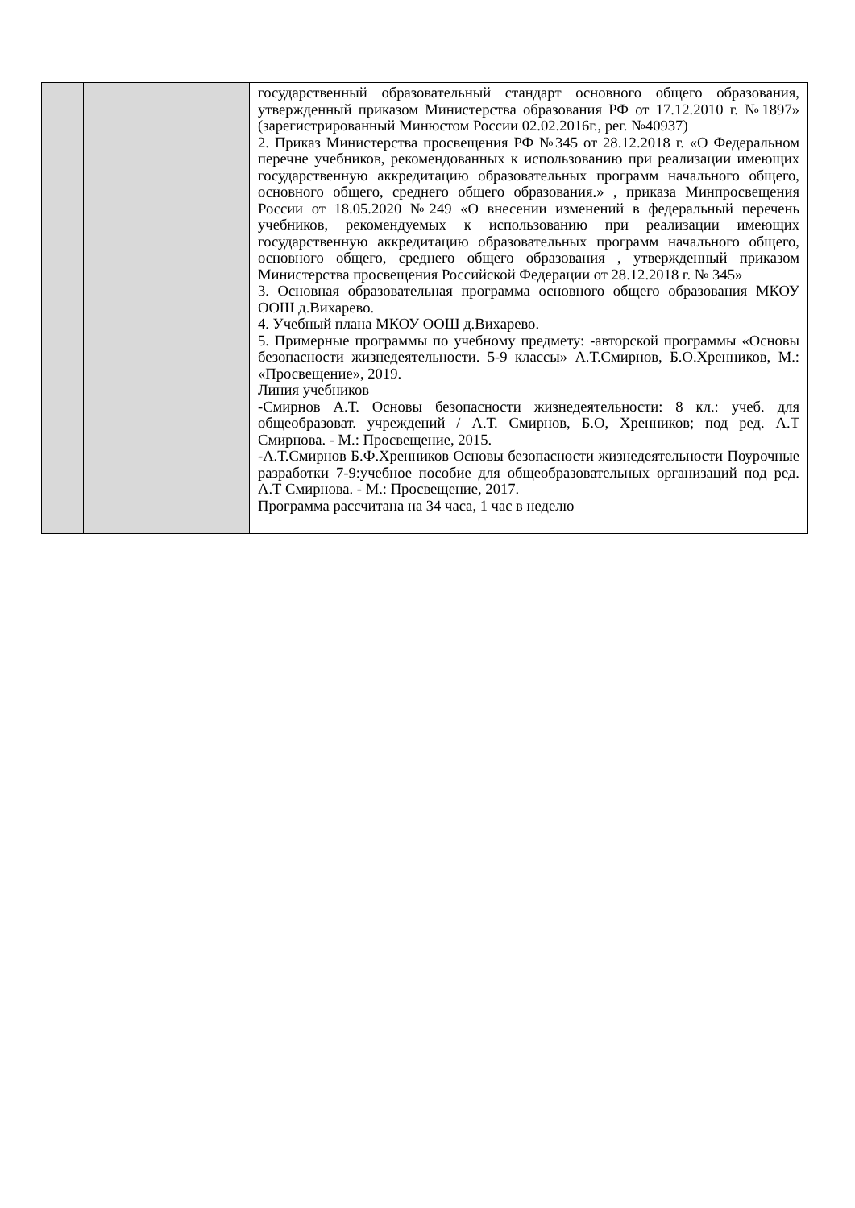| | | государственный образовательный стандарт основного общего образования, утвержденный приказом Министерства образования РФ от 17.12.2010 г. №1897» (зарегистрированный Минюстом России 02.02.2016г., рег. №40937) 2. Приказ Министерства просвещения РФ №345 от 28.12.2018 г. «О Федеральном перечне учебников, рекомендованных к использованию при реализации имеющих государственную аккредитацию образовательных программ начального общего, основного общего, среднего общего образования.» , приказа Минпросвещения России от 18.05.2020 №249 «О внесении изменений в федеральный перечень учебников, рекомендуемых к использованию при реализации имеющих государственную аккредитацию образовательных программ начального общего, основного общего, среднего общего образования , утвержденный приказом Министерства просвещения Российской Федерации от 28.12.2018 г. № 345» 3. Основная образовательная программа основного общего образования МКОУ ООШ д.Вихарево. 4. Учебный плана МКОУ ООШ д.Вихарево. 5. Примерные программы по учебному предмету: -авторской программы «Основы безопасности жизнедеятельности. 5-9 классы» А.Т.Смирнов, Б.О.Хренников, М.: «Просвещение», 2019. Линия учебников -Смирнов А.Т. Основы безопасности жизнедеятельности: 8 кл.: учеб. для общеобразоват. учреждений / А.Т. Смирнов, Б.О, Хренников; под ред. А.Т Смирнова. - М.: Просвещение, 2015. -А.Т.Смирнов Б.Ф.Хренников Основы безопасности жизнедеятельности Поурочные разработки 7-9:учебное пособие для общеобразовательных организаций под ред. А.Т Смирнова. - М.: Просвещение, 2017. Программа рассчитана на 34 часа, 1 час в неделю |